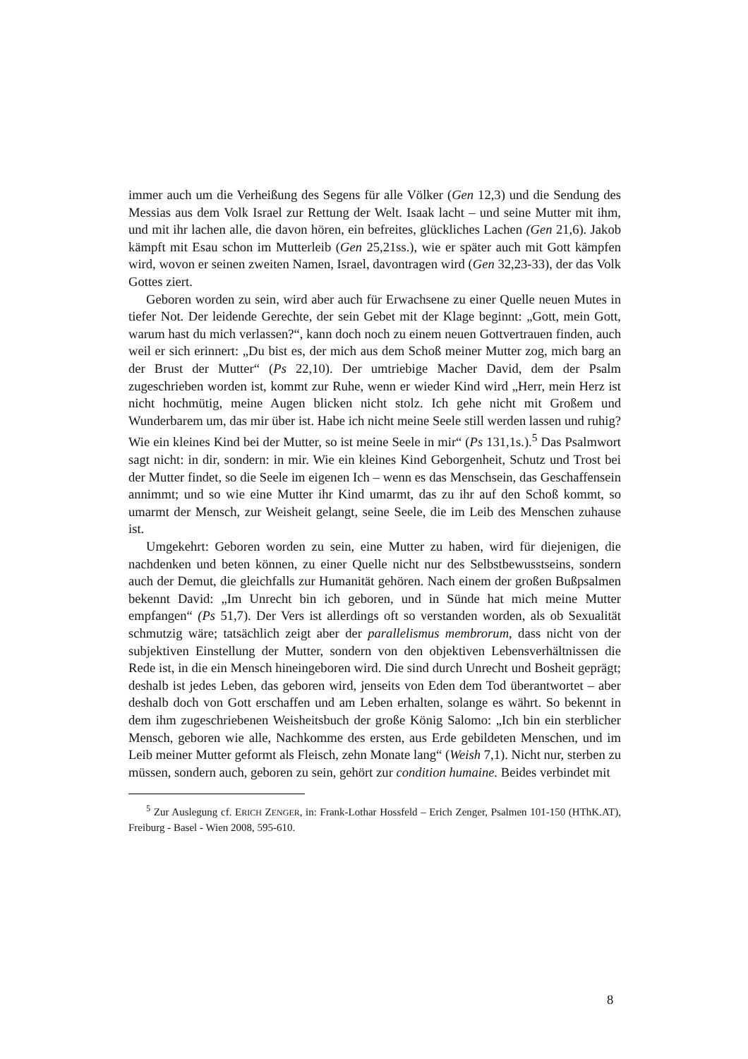immer auch um die Verheißung des Segens für alle Völker (Gen 12,3) und die Sendung des Messias aus dem Volk Israel zur Rettung der Welt. Isaak lacht – und seine Mutter mit ihm, und mit ihr lachen alle, die davon hören, ein befreites, glückliches Lachen (Gen 21,6). Jakob kämpft mit Esau schon im Mutterleib (Gen 25,21ss.), wie er später auch mit Gott kämpfen wird, wovon er seinen zweiten Namen, Israel, davontragen wird (Gen 32,23-33), der das Volk Gottes ziert.
Geboren worden zu sein, wird aber auch für Erwachsene zu einer Quelle neuen Mutes in tiefer Not. Der leidende Gerechte, der sein Gebet mit der Klage beginnt: „Gott, mein Gott, warum hast du mich verlassen?“, kann doch noch zu einem neuen Gottvertrauen finden, auch weil er sich erinnert: „Du bist es, der mich aus dem Schoß meiner Mutter zog, mich barg an der Brust der Mutter“ (Ps 22,10). Der umtriebige Macher David, dem der Psalm zugeschrieben worden ist, kommt zur Ruhe, wenn er wieder Kind wird „Herr, mein Herz ist nicht hochmütig, meine Augen blicken nicht stolz. Ich gehe nicht mit Großem und Wunderbarem um, das mir über ist. Habe ich nicht meine Seele still werden lassen und ruhig? Wie ein kleines Kind bei der Mutter, so ist meine Seele in mir“ (Ps 131,1s.).<sup>5</sup> Das Psalmwort sagt nicht: in dir, sondern: in mir. Wie ein kleines Kind Geborgenheit, Schutz und Trost bei der Mutter findet, so die Seele im eigenen Ich – wenn es das Menschsein, das Geschaffensein annimmt; und so wie eine Mutter ihr Kind umarmt, das zu ihr auf den Schoß kommt, so umarmt der Mensch, zur Weisheit gelangt, seine Seele, die im Leib des Menschen zuhause ist.
Umgekehrt: Geboren worden zu sein, eine Mutter zu haben, wird für diejenigen, die nachdenken und beten können, zu einer Quelle nicht nur des Selbstbewusstseins, sondern auch der Demut, die gleichfalls zur Humanität gehören. Nach einem der großen Bußpsalmen bekennt David: „Im Unrecht bin ich geboren, und in Sünde hat mich meine Mutter empfangen“ (Ps 51,7). Der Vers ist allerdings oft so verstanden worden, als ob Sexualität schmutzig wäre; tatsächlich zeigt aber der parallelismus membrorum, dass nicht von der subjektiven Einstellung der Mutter, sondern von den objektiven Lebensverhältnissen die Rede ist, in die ein Mensch hineingeboren wird. Die sind durch Unrecht und Bosheit geprägt; deshalb ist jedes Leben, das geboren wird, jenseits von Eden dem Tod überantwortet – aber deshalb doch von Gott erschaffen und am Leben erhalten, solange es währt. So bekennt in dem ihm zugeschriebenen Weisheitsbuch der große König Salomo: „Ich bin ein sterblicher Mensch, geboren wie alle, Nachkomme des ersten, aus Erde gebildeten Menschen, und im Leib meiner Mutter geformt als Fleisch, zehn Monate lang“ (Weish 7,1). Nicht nur, sterben zu müssen, sondern auch, geboren zu sein, gehört zur condition humaine. Beides verbindet mit
<sup>5</sup> Zur Auslegung cf. ERICH ZENGER, in: Frank-Lothar Hossfeld – Erich Zenger, Psalmen 101-150 (HThK.AT), Freiburg - Basel - Wien 2008, 595-610.
8